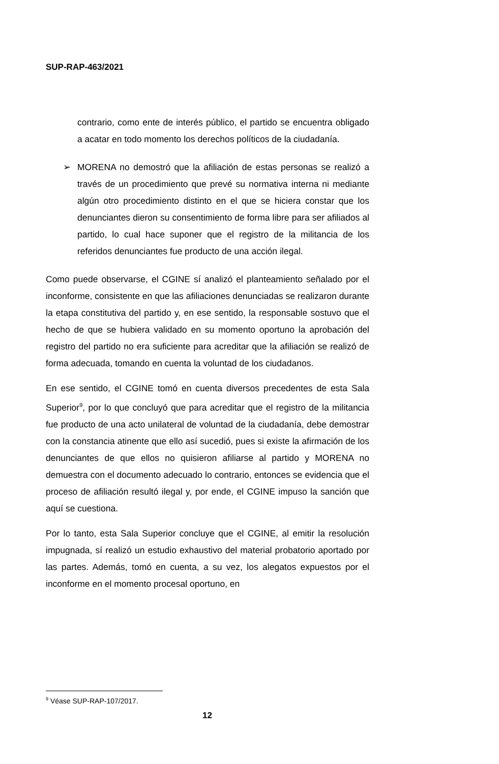SUP-RAP-463/2021
contrario, como ente de interés público, el partido se encuentra obligado a acatar en todo momento los derechos políticos de la ciudadanía.
➢ MORENA no demostró que la afiliación de estas personas se realizó a través de un procedimiento que prevé su normativa interna ni mediante algún otro procedimiento distinto en el que se hiciera constar que los denunciantes dieron su consentimiento de forma libre para ser afiliados al partido, lo cual hace suponer que el registro de la militancia de los referidos denunciantes fue producto de una acción ilegal.
Como puede observarse, el CGINE sí analizó el planteamiento señalado por el inconforme, consistente en que las afiliaciones denunciadas se realizaron durante la etapa constitutiva del partido y, en ese sentido, la responsable sostuvo que el hecho de que se hubiera validado en su momento oportuno la aprobación del registro del partido no era suficiente para acreditar que la afiliación se realizó de forma adecuada, tomando en cuenta la voluntad de los ciudadanos.
En ese sentido, el CGINE tomó en cuenta diversos precedentes de esta Sala Superior<sup>9</sup>, por lo que concluyó que para acreditar que el registro de la militancia fue producto de una acto unilateral de voluntad de la ciudadanía, debe demostrar con la constancia atinente que ello así sucedió, pues si existe la afirmación de los denunciantes de que ellos no quisieron afiliarse al partido y MORENA no demuestra con el documento adecuado lo contrario, entonces se evidencia que el proceso de afiliación resultó ilegal y, por ende, el CGINE impuso la sanción que aquí se cuestiona.
Por lo tanto, esta Sala Superior concluye que el CGINE, al emitir la resolución impugnada, sí realizó un estudio exhaustivo del material probatorio aportado por las partes. Además, tomó en cuenta, a su vez, los alegatos expuestos por el inconforme en el momento procesal oportuno, en
<sup>9</sup> Véase SUP-RAP-107/2017.
12